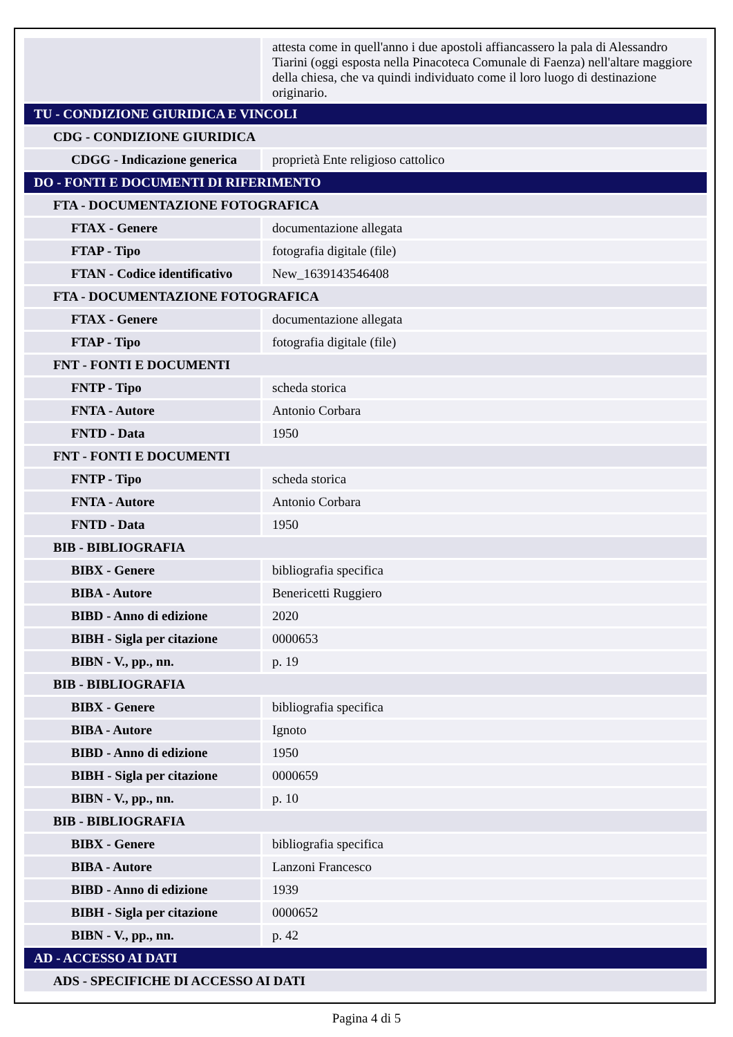| | attesta come in quell'anno i due apostoli affiancassero la pala di Alessandro Tiarini (oggi esposta nella Pinacoteca Comunale di Faenza) nell'altare maggiore della chiesa, che va quindi individuato come il loro luogo di destinazione originario. |
| TU - CONDIZIONE GIURIDICA E VINCOLI | |
| CDG - CONDIZIONE GIURIDICA | |
| CDGG - Indicazione generica | proprietà Ente religioso cattolico |
| DO - FONTI E DOCUMENTI DI RIFERIMENTO | |
| FTA - DOCUMENTAZIONE FOTOGRAFICA | |
| FTAX - Genere | documentazione allegata |
| FTAP - Tipo | fotografia digitale (file) |
| FTAN - Codice identificativo | New_1639143546408 |
| FTA - DOCUMENTAZIONE FOTOGRAFICA | |
| FTAX - Genere | documentazione allegata |
| FTAP - Tipo | fotografia digitale (file) |
| FNT - FONTI E DOCUMENTI | |
| FNTP - Tipo | scheda storica |
| FNTA - Autore | Antonio Corbara |
| FNTD - Data | 1950 |
| FNT - FONTI E DOCUMENTI | |
| FNTP - Tipo | scheda storica |
| FNTA - Autore | Antonio Corbara |
| FNTD - Data | 1950 |
| BIB - BIBLIOGRAFIA | |
| BIBX - Genere | bibliografia specifica |
| BIBA - Autore | Benericetti Ruggiero |
| BIBD - Anno di edizione | 2020 |
| BIBH - Sigla per citazione | 0000653 |
| BIBN - V., pp., nn. | p. 19 |
| BIB - BIBLIOGRAFIA | |
| BIBX - Genere | bibliografia specifica |
| BIBA - Autore | Ignoto |
| BIBD - Anno di edizione | 1950 |
| BIBH - Sigla per citazione | 0000659 |
| BIBN - V., pp., nn. | p. 10 |
| BIB - BIBLIOGRAFIA | |
| BIBX - Genere | bibliografia specifica |
| BIBA - Autore | Lanzoni Francesco |
| BIBD - Anno di edizione | 1939 |
| BIBH - Sigla per citazione | 0000652 |
| BIBN - V., pp., nn. | p. 42 |
| AD - ACCESSO AI DATI | |
| ADS - SPECIFICHE DI ACCESSO AI DATI | |
Pagina 4 di 5